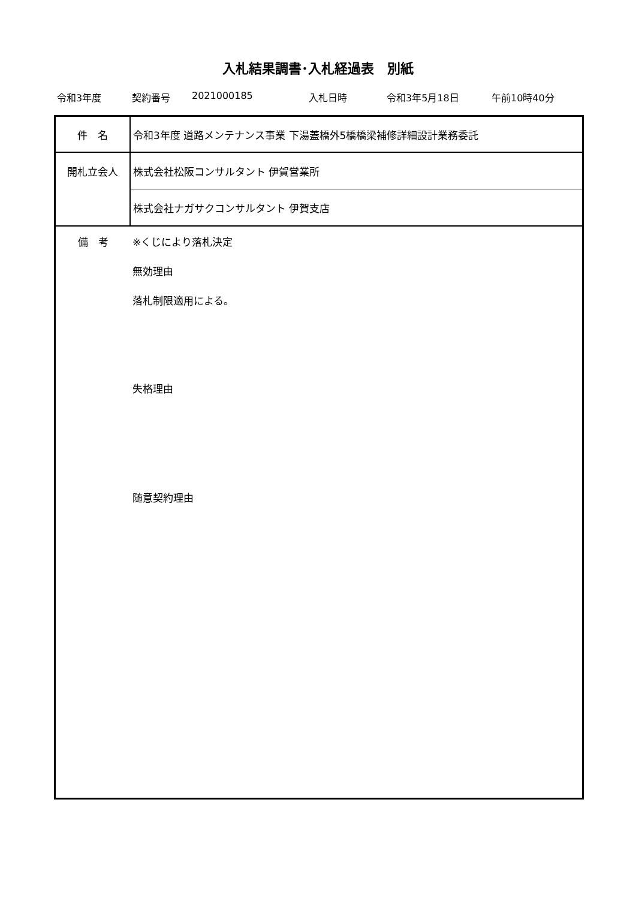入札結果調書･入札経過表　別紙
令和3年度 契約番号 2021000185 入札日時 令和3年5月18日 午前10時40分
| 件 名 | 令和3年度 道路メンテナンス事業 下湯蓋橋外5橋橋梁補修詳細設計業務委託 |
| 開札立会人 | 株式会社松阪コンサルタント 伊賀営業所 |
| | 株式会社ナガサクコンサルタント 伊賀支店 |
| 備 考 | ※くじにより落札決定 無効理由 落札制限適用による。 失格理由 随意契約理由 |